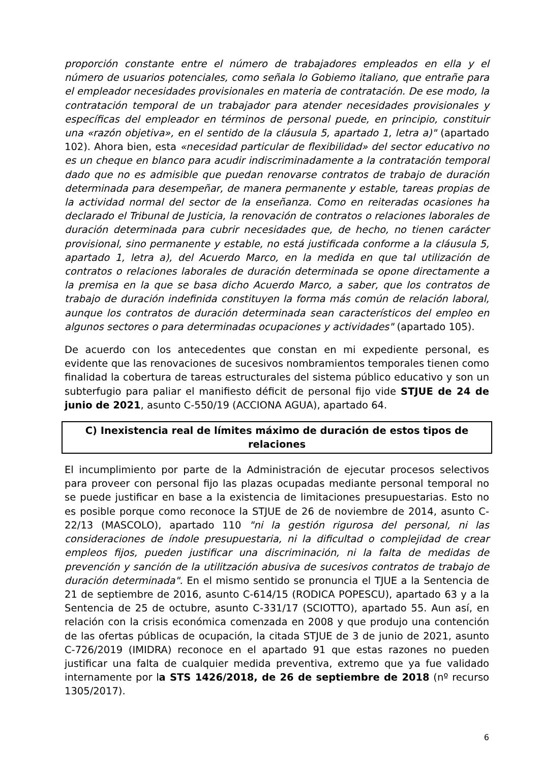proporción constante entre el número de trabajadores empleados en ella y el número de usuarios potenciales, como señala lo Gobiemo italiano, que entrañe para el empleador necesidades provisionales en materia de contratación. De ese modo, la contratación temporal de un trabajador para atender necesidades provisionales y específicas del empleador en términos de personal puede, en principio, constituir una «razón objetiva», en el sentido de la cláusula 5, apartado 1, letra a)" (apartado 102). Ahora bien, esta «necesidad particular de flexibilidad» del sector educativo no es un cheque en blanco para acudir indiscriminadamente a la contratación temporal dado que no es admisible que puedan renovarse contratos de trabajo de duración determinada para desempeñar, de manera permanente y estable, tareas propias de la actividad normal del sector de la enseñanza. Como en reiteradas ocasiones ha declarado el Tribunal de Justicia, la renovación de contratos o relaciones laborales de duración determinada para cubrir necesidades que, de hecho, no tienen carácter provisional, sino permanente y estable, no está justificada conforme a la cláusula 5, apartado 1, letra a), del Acuerdo Marco, en la medida en que tal utilización de contratos o relaciones laborales de duración determinada se opone directamente a la premisa en la que se basa dicho Acuerdo Marco, a saber, que los contratos de trabajo de duración indefinida constituyen la forma más común de relación laboral, aunque los contratos de duración determinada sean característicos del empleo en algunos sectores o para determinadas ocupaciones y actividades" (apartado 105).
De acuerdo con los antecedentes que constan en mi expediente personal, es evidente que las renovaciones de sucesivos nombramientos temporales tienen como finalidad la cobertura de tareas estructurales del sistema público educativo y son un subterfugio para paliar el manifiesto déficit de personal fijo vide STJUE de 24 de junio de 2021, asunto C-550/19 (ACCIONA AGUA), apartado 64.
C) Inexistencia real de límites máximo de duración de estos tipos de relaciones
El incumplimiento por parte de la Administración de ejecutar procesos selectivos para proveer con personal fijo las plazas ocupadas mediante personal temporal no se puede justificar en base a la existencia de limitaciones presupuestarias. Esto no es posible porque como reconoce la STJUE de 26 de noviembre de 2014, asunto C-22/13 (MASCOLO), apartado 110 "ni la gestión rigurosa del personal, ni las consideraciones de índole presupuestaria, ni la dificultad o complejidad de crear empleos fijos, pueden justificar una discriminación, ni la falta de medidas de prevención y sanción de la utilitzación abusiva de sucesivos contratos de trabajo de duración determinada". En el mismo sentido se pronuncia el TJUE a la Sentencia de 21 de septiembre de 2016, asunto C-614/15 (RODICA POPESCU), apartado 63 y a la Sentencia de 25 de octubre, asunto C-331/17 (SCIOTTO), apartado 55. Aun así, en relación con la crisis económica comenzada en 2008 y que produjo una contención de las ofertas públicas de ocupación, la citada STJUE de 3 de junio de 2021, asunto C-726/2019 (IMIDRA) reconoce en el apartado 91 que estas razones no pueden justificar una falta de cualquier medida preventiva, extremo que ya fue validado internamente por la STS 1426/2018, de 26 de septiembre de 2018 (nº recurso 1305/2017).
6